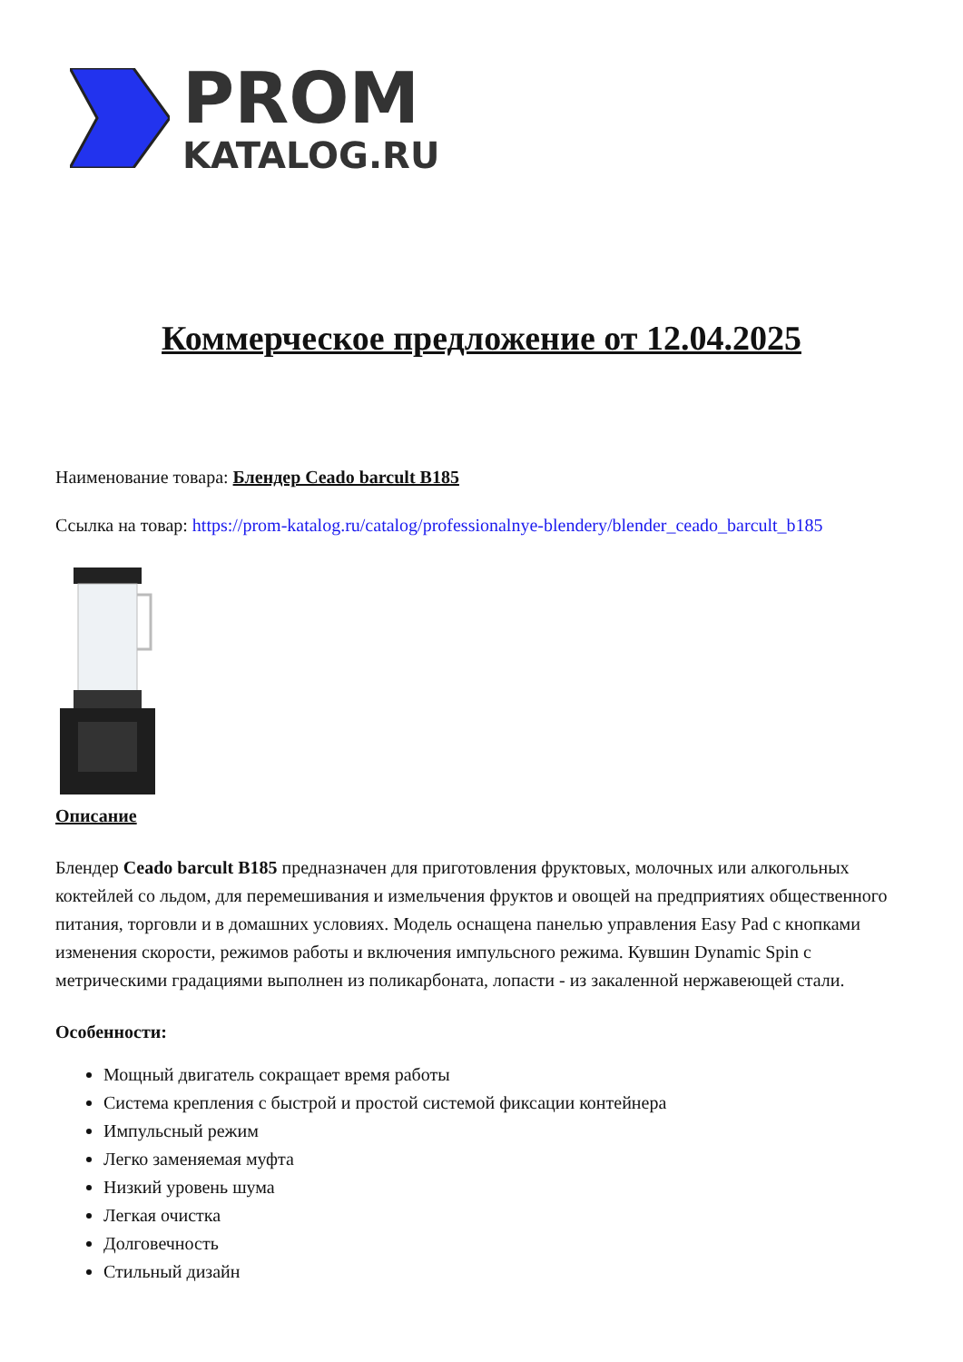PROM
KATALOG.RU
Коммерческое предложение от 12.04.2025
Наименование товара: Блендер Ceado barcult B185
Ссылка на товар: https://prom-katalog.ru/catalog/professionalnye-blendery/blender_ceado_barcult_b185
Описание
Блендер Ceado barcult B185 предназначен для приготовления фруктовых, молочных или алкогольных коктейлей со льдом, для перемешивания и измельчения фруктов и овощей на предприятиях общественного питания, торговли и в домашних условиях. Модель оснащена панелью управления Easy Pad с кнопками изменения скорости, режимов работы и включения импульсного режима. Кувшин Dynamic Spin с метрическими градациями выполнен из поликарбоната, лопасти - из закаленной нержавеющей стали.
Особенности:
Мощный двигатель сокращает время работы
Система крепления с быстрой и простой системой фиксации контейнера
Импульсный режим
Легко заменяемая муфта
Низкий уровень шума
Легкая очистка
Долговечность
Стильный дизайн